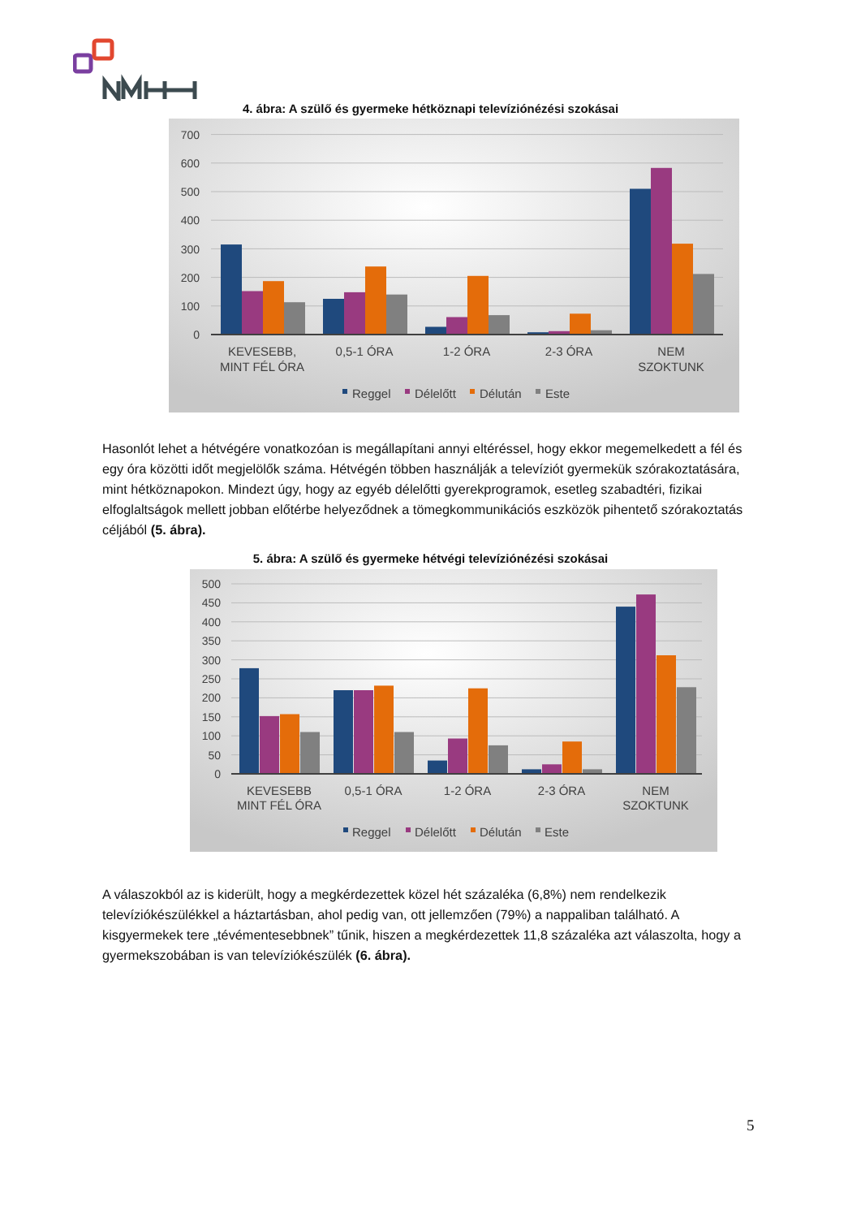4. ábra: A szülő és gyermeke hétköznapi televízióné­zési szokásai
700
600
500
400
300
200
100
0
KEVESEBB,
MINT FÉL ÓRA
0,5-1 ÓRA
1-2 ÓRA
2-3 ÓRA
NEM
SZOKTUNK
Reggel
Délelőtt
Délután
Este
Hasonlót lehet a hétvégére vonatkozóan is megállapítani annyi eltéréssel, hogy ekkor megemelkedett a fél és egy óra közötti időt megjelölők száma. Hétvégén többen használják a televíziót gyermekük szórakoztatására, mint hétköznapokon. Mindezt úgy, hogy az egyéb délelőtti gyerekprogramok, esetleg szabadtéri, fizikai elfoglaltságok mellett jobban előtérbe helyeződnek a tömegkommunikációs eszközök pihentető szórakoztatás céljából (5. ábra).
5. ábra: A szülő és gyermeke hétvégi televízióné­zési szokásai
500
450
400
350
300
250
200
150
100
50
0
KEVESEBB
MINT FÉL ÓRA
0,5-1 ÓRA
1-2 ÓRA
2-3 ÓRA
NEM
SZOKTUNK
Reggel
Délelőtt
Délután
Este
A válaszokból az is kiderült, hogy a megkérdezettek közel hét százaléka (6,8%) nem rendelkezik televíziókészülékkel a háztartásban, ahol pedig van, ott jellemzően (79%) a nappaliban található. A kisgyermekek tere „tévémentesebbnek” tűnik, hiszen a megkérdezettek 11,8 százaléka azt válaszolta, hogy a gyermekszobában is van televíziókészülék (6. ábra).
5